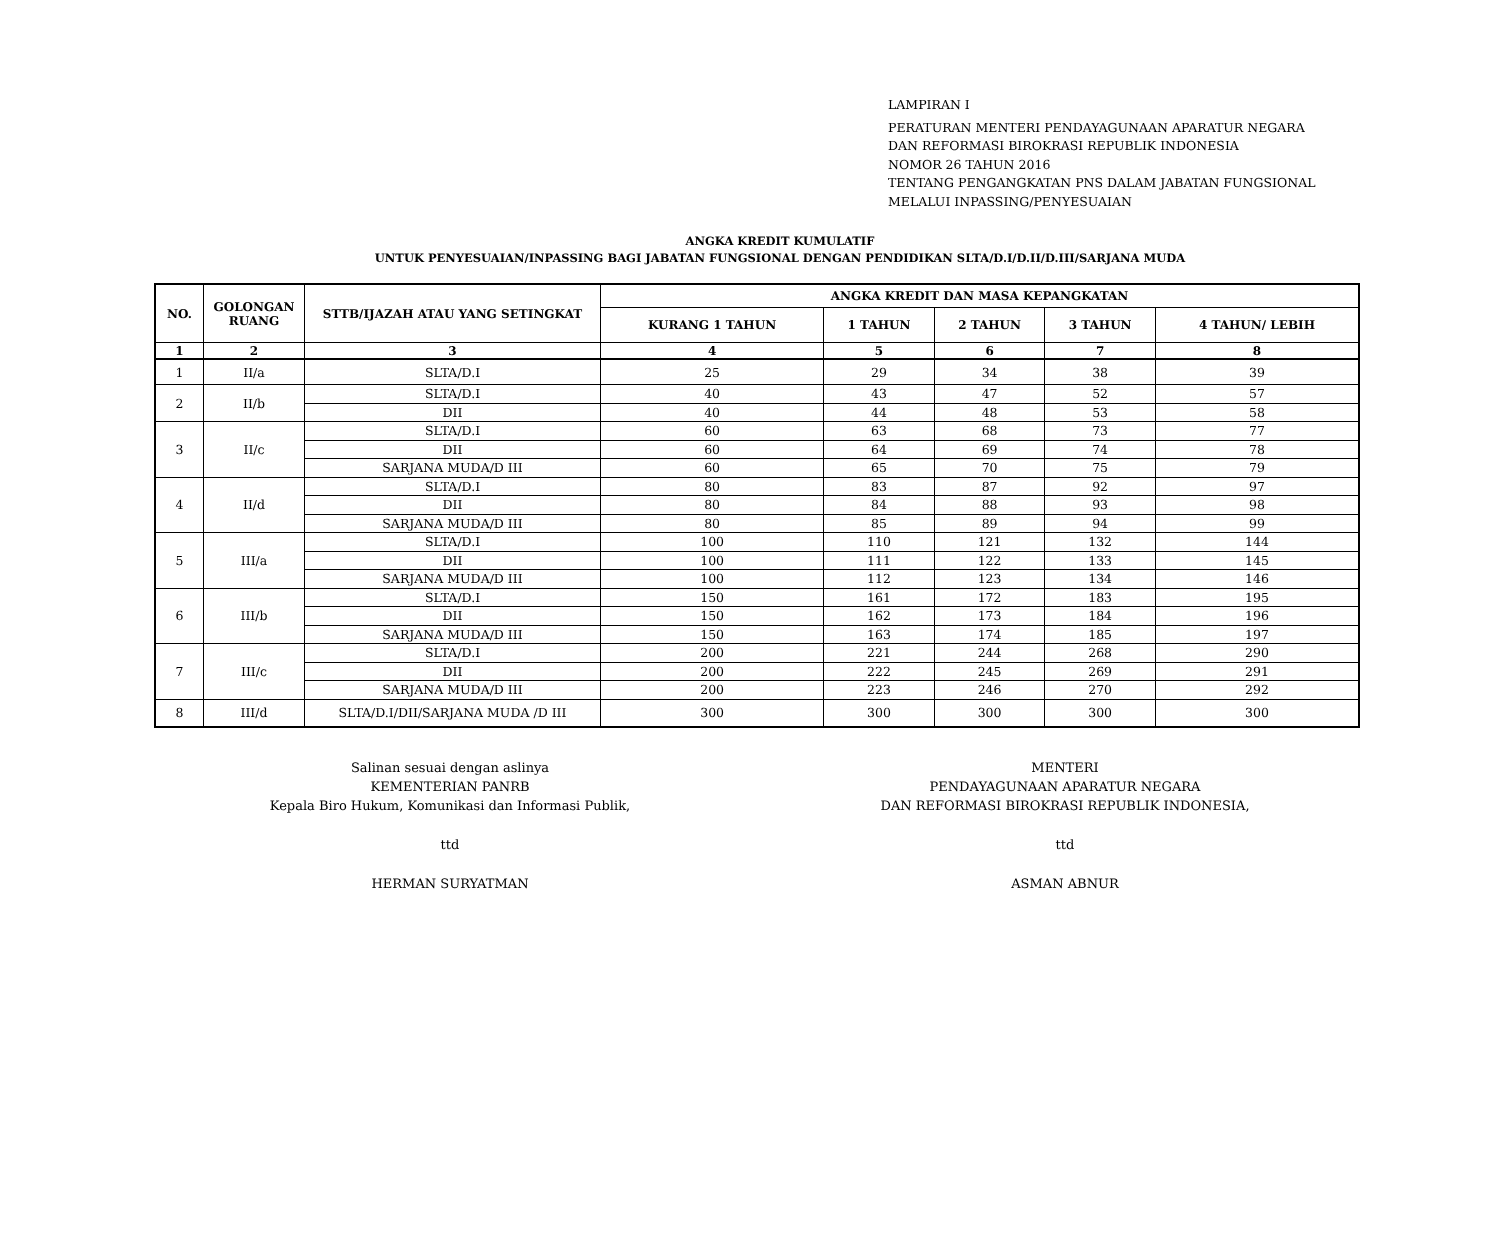LAMPIRAN I
PERATURAN MENTERI PENDAYAGUNAAN APARATUR NEGARA
DAN REFORMASI BIROKRASI REPUBLIK INDONESIA
NOMOR 26 TAHUN 2016
TENTANG PENGANGKATAN PNS DALAM JABATAN FUNGSIONAL
MELALUI INPASSING/PENYESUAIAN
ANGKA KREDIT KUMULATIF
UNTUK PENYESUAIAN/INPASSING BAGI JABATAN FUNGSIONAL DENGAN PENDIDIKAN SLTA/D.I/D.II/D.III/SARJANA MUDA
| NO. | GOLONGAN RUANG | STTB/IJAZAH ATAU YANG SETINGKAT | ANGKA KREDIT DAN MASA KEPANGKATAN | | | | |
| --- | --- | --- | --- | --- | --- | --- | --- |
| | | | KURANG 1 TAHUN | 1 TAHUN | 2 TAHUN | 3 TAHUN | 4 TAHUN/ LEBIH |
| 1 | 2 | 3 | 4 | 5 | 6 | 7 | 8 |
| 1 | II/a | SLTA/D.I | 25 | 29 | 34 | 38 | 39 |
| 2 | II/b | SLTA/D.I | 40 | 43 | 47 | 52 | 57 |
| | | DII | 40 | 44 | 48 | 53 | 58 |
| 3 | II/c | SLTA/D.I | 60 | 63 | 68 | 73 | 77 |
| | | DII | 60 | 64 | 69 | 74 | 78 |
| | | SARJANA MUDA/D III | 60 | 65 | 70 | 75 | 79 |
| 4 | II/d | SLTA/D.I | 80 | 83 | 87 | 92 | 97 |
| | | DII | 80 | 84 | 88 | 93 | 98 |
| | | SARJANA MUDA/D III | 80 | 85 | 89 | 94 | 99 |
| 5 | III/a | SLTA/D.I | 100 | 110 | 121 | 132 | 144 |
| | | DII | 100 | 111 | 122 | 133 | 145 |
| | | SARJANA MUDA/D III | 100 | 112 | 123 | 134 | 146 |
| 6 | III/b | SLTA/D.I | 150 | 161 | 172 | 183 | 195 |
| | | DII | 150 | 162 | 173 | 184 | 196 |
| | | SARJANA MUDA/D III | 150 | 163 | 174 | 185 | 197 |
| 7 | III/c | SLTA/D.I | 200 | 221 | 244 | 268 | 290 |
| | | DII | 200 | 222 | 245 | 269 | 291 |
| | | SARJANA MUDA/D III | 200 | 223 | 246 | 270 | 292 |
| 8 | III/d | SLTA/D.I/DII/SARJANA MUDA /D III | 300 | 300 | 300 | 300 | 300 |
Salinan sesuai dengan aslinya
KEMENTERIAN PANRB
Kepala Biro Hukum, Komunikasi dan Informasi Publik,
ttd
HERMAN SURYATMAN
MENTERI
PENDAYAGUNAAN APARATUR NEGARA
DAN REFORMASI BIROKRASI REPUBLIK INDONESIA,
ttd
ASMAN ABNUR